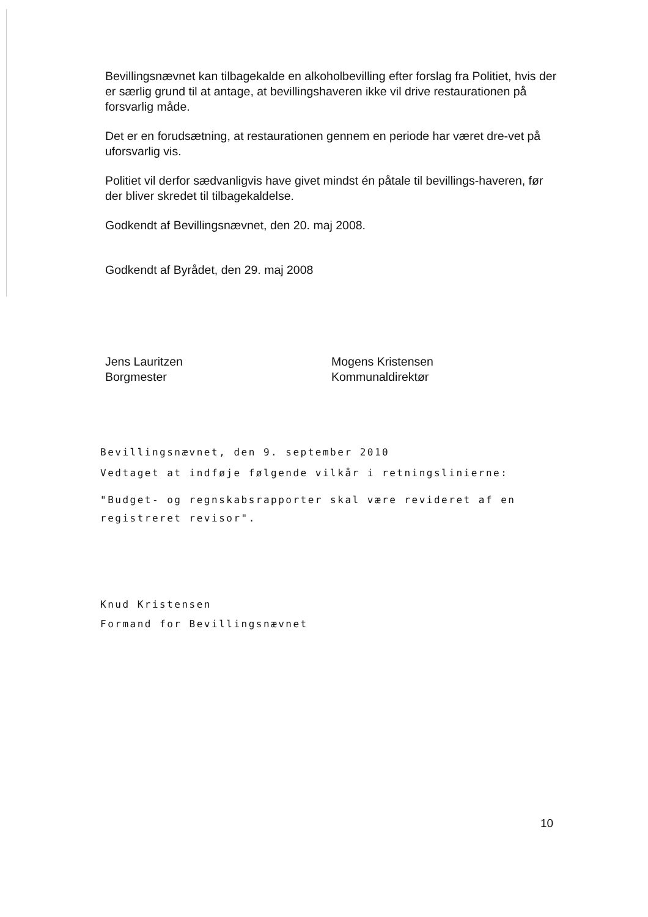Bevillingsnævnet kan tilbagekalde en alkoholbevilling efter forslag fra Politiet, hvis der er særlig grund til at antage, at bevillingshaveren ikke vil drive restaurationen på forsvarlig måde.
Det er en forudsætning, at restaurationen gennem en periode har været dre-vet på uforsvarlig vis.
Politiet vil derfor sædvanligvis have givet mindst én påtale til bevillings-haveren, før der bliver skredet til tilbagekaldelse.
Godkendt af Bevillingsnævnet, den 20. maj 2008.
Godkendt af Byrådet, den 29. maj 2008
Jens Lauritzen
Borgmester
Mogens Kristensen
Kommunaldirektør
Bevillingsnævnet, den 9. september 2010
Vedtaget at indføje følgende vilkår i retningslinierne:
"Budget- og regnskabsrapporter skal være revideret af en registreret revisor".
Knud Kristensen
Formand for Bevillingsnævnet
10